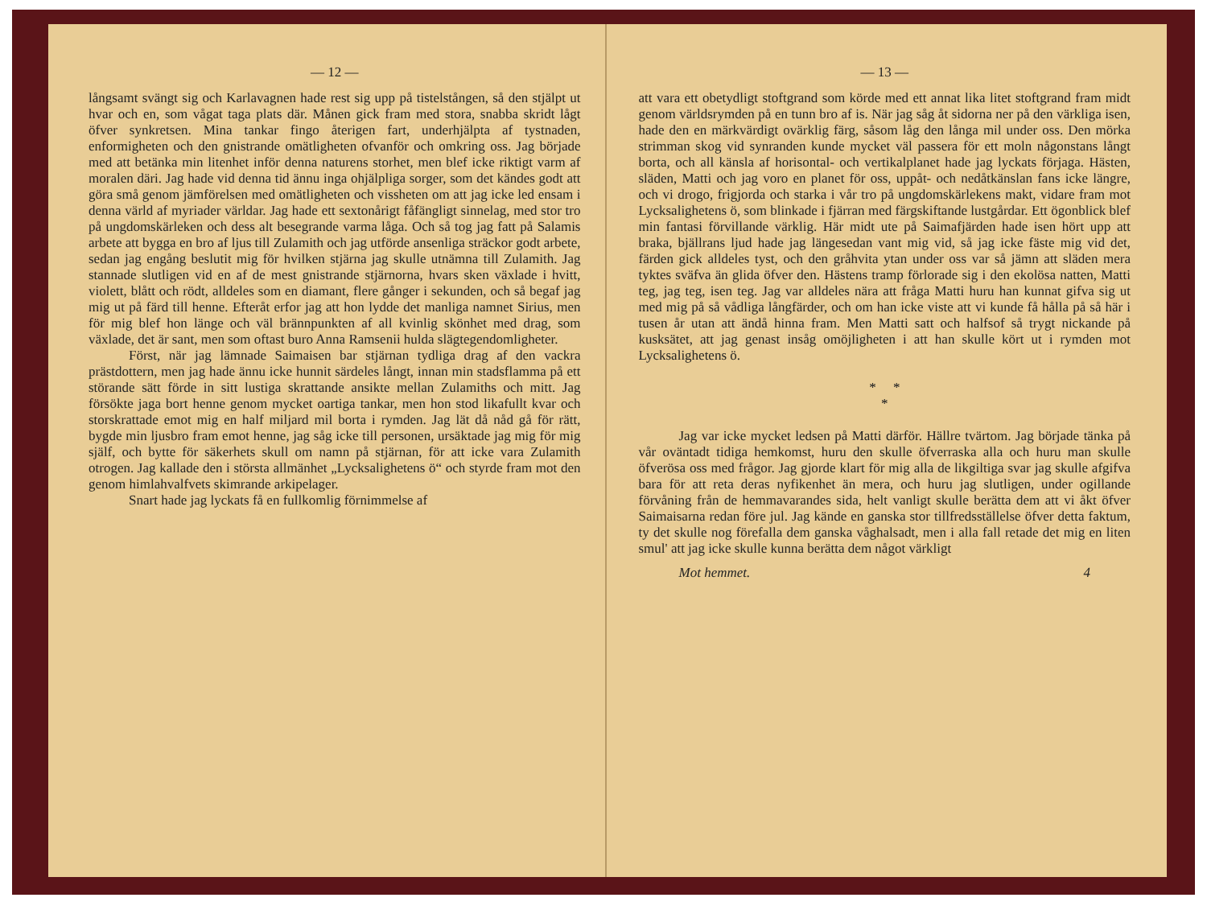— 12 —
långsamt svängt sig och Karlavagnen hade rest sig upp på tistelstången, så den stjälpt ut hvar och en, som vågat taga plats där. Månen gick fram med stora, snabba skridt lågt öfver synkretsen. Mina tankar fingo återigen fart, underhjälpta af tystnaden, enformigheten och den gnistrande omätligheten ofvanför och omkring oss. Jag började med att betänka min litenhet inför denna naturens storhet, men blef icke riktigt varm af moralen däri. Jag hade vid denna tid ännu inga ohjälpliga sorger, som det kändes godt att göra små genom jämförelsen med omätligheten och vissheten om att jag icke led ensam i denna värld af myriader världar. Jag hade ett sextonårigt fåfängligt sinnelag, med stor tro på ungdomskärleken och dess alt besegrande varma låga. Och så tog jag fatt på Salamis arbete att bygga en bro af ljus till Zulamith och jag utförde ansenliga sträckor godt arbete, sedan jag engång beslutit mig för hvilken stjärna jag skulle utnämna till Zulamith. Jag stannade slutligen vid en af de mest gnistrande stjärnorna, hvars sken växlade i hvitt, violett, blått och rödt, alldeles som en diamant, flere gånger i sekunden, och så begaf jag mig ut på färd till henne. Efteråt erfor jag att hon lydde det manliga namnet Sirius, men för mig blef hon länge och väl brännpunkten af all kvinlig skönhet med drag, som växlade, det är sant, men som oftast buro Anna Ramsenii hulda slägtegendomligheter.
Först, när jag lämnade Saimaisen bar stjärnan tydliga drag af den vackra prästdottern, men jag hade ännu icke hunnit särdeles långt, innan min stadsflamma på ett störande sätt förde in sitt lustiga skrattande ansikte mellan Zulamiths och mitt. Jag försökte jaga bort henne genom mycket oartiga tankar, men hon stod likafullt kvar och storskrattade emot mig en half miljard mil borta i rymden. Jag lät då nåd gå för rätt, bygde min ljusbro fram emot henne, jag såg icke till personen, ursäktade jag mig för mig själf, och bytte för säkerhets skull om namn på stjärnan, för att icke vara Zulamith otrogen. Jag kallade den i största allmänhet „Lycksalighetens ö“ och styrde fram mot den genom himlahvalfvets skimrande arkipelager.
Snart hade jag lyckats få en fullkomlig förnimmelse af
— 13 —
att vara ett obetydligt stoftgrand som körde med ett annat lika litet stoftgrand fram midt genom världsrymden på en tunn bro af is. När jag såg åt sidorna ner på den värkliga isen, hade den en märkvärdigt ovärklig färg, såsom låg den långa mil under oss. Den mörka strimman skog vid synranden kunde mycket väl passera för ett moln någonstans långt borta, och all känsla af horisontal- och vertikalplanet hade jag lyckats förjaga. Hästen, släden, Matti och jag voro en planet för oss, uppåt- och nedåtkänslan fans icke längre, och vi drogo, frigjorda och starka i vår tro på ungdomskärlekens makt, vidare fram mot Lycksalighetens ö, som blinkade i fjärran med färgskiftande lustgårdar. Ett ögonblick blef min fantasi förvillande värklig. Här midt ute på Saimafjärden hade isen hört upp att braka, bjällrans ljud hade jag längesedan vant mig vid, så jag icke fäste mig vid det, färden gick alldeles tyst, och den gråhvita ytan under oss var så jämn att släden mera tyktes sväfva än glida öfver den. Hästens tramp förlorade sig i den ekolösa natten, Matti teg, jag teg, isen teg. Jag var alldeles nära att fråga Matti huru han kunnat gifva sig ut med mig på så vådliga långfärder, och om han icke viste att vi kunde få hålla på så här i tusen år utan att ändå hinna fram. Men Matti satt och halfsof så trygt nickande på kusksätet, att jag genast insåg omöjligheten i att han skulle kört ut i rymden mot Lycksalighetens ö.
* *
*
Jag var icke mycket ledsen på Matti därför. Hällre tvärtom. Jag började tänka på vår oväntadt tidiga hemkomst, huru den skulle öfverraska alla och huru man skulle öfverösa oss med frågor. Jag gjorde klart för mig alla de likgiltiga svar jag skulle afgifva bara för att reta deras nyfikenhet än mera, och huru jag slutligen, under ogillande förvåning från de hemmavarandes sida, helt vanligt skulle berätta dem att vi åkt öfver Saimaisarna redan före jul. Jag kände en ganska stor tillfredsställelse öfver detta faktum, ty det skulle nog förefalla dem ganska våghalsadt, men i alla fall retade det mig en liten smul' att jag icke skulle kunna berätta dem något värkligt
Mot hemmet. 4